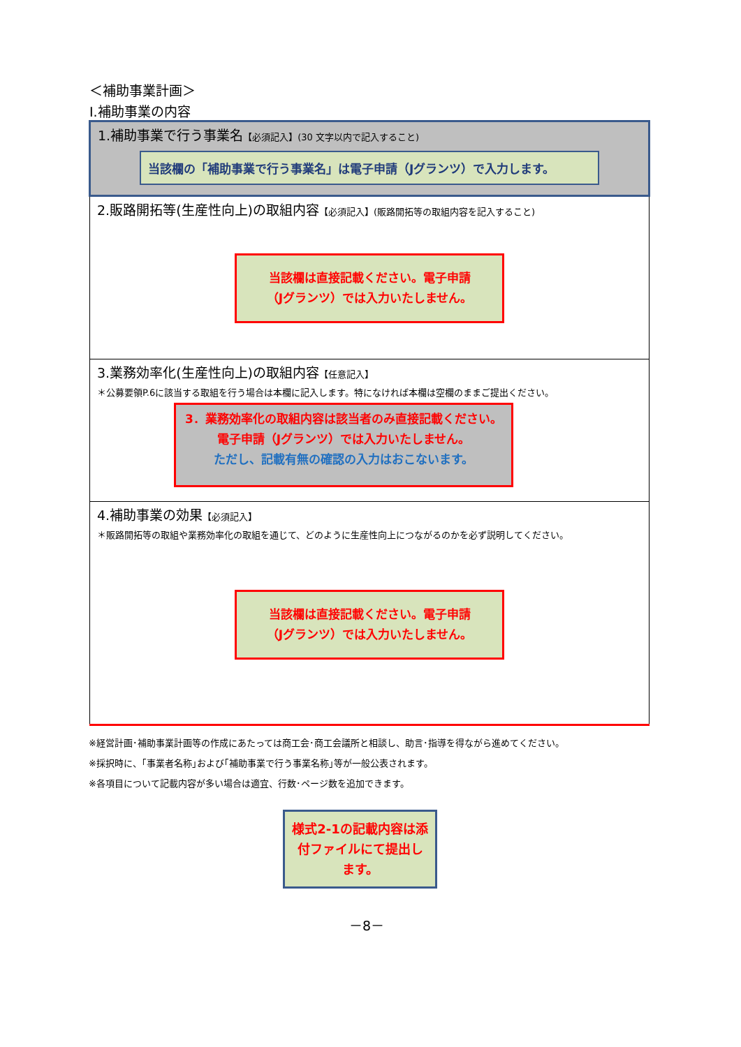＜補助事業計画＞
Ⅰ.補助事業の内容
| 1.補助事業で行う事業名 【必須記入】(30 文字以内で記入すること) 当該欄の「補助事業で行う事業名」は電子申請（Jグランツ）で入力します。 |
| 2.販路開拓等(生産性向上)の取組内容 【必須記入】(販路開拓等の取組内容を記入すること) 当該欄は直接記載ください。電子申請 （Jグランツ）では入力いたしません。 |
| 3.業務効率化(生産性向上)の取組内容 【任意記入】 ＊公募要領P.6に該当する取組を行う場合は本欄に記入します。特になければ本欄は空欄のままご提出ください。 3．業務効率化の取組内容は該当者のみ直接記載ください。電子申請（Jグランツ）では入力いたしません。 ただし、記載有無の確認の入力はおこないます。 |
| 4.補助事業の効果 【必須記入】 ＊販路開拓等の取組や業務効率化の取組を通じて、どのように生産性向上につながるのかを必ず説明してください。 当該欄は直接記載ください。電子申請 （Jグランツ）では入力いたしません。 |
※経営計画･補助事業計画等の作成にあたっては商工会･商工会議所と相談し、助言･指導を得ながら進めてください。
※採択時に、｢事業者名称｣および｢補助事業で行う事業名称｣等が一般公表されます。
※各項目について記載内容が多い場合は適宜、行数･ページ数を追加できます。
様式2-1の記載内容は添付ファイルにて提出します。
－8－